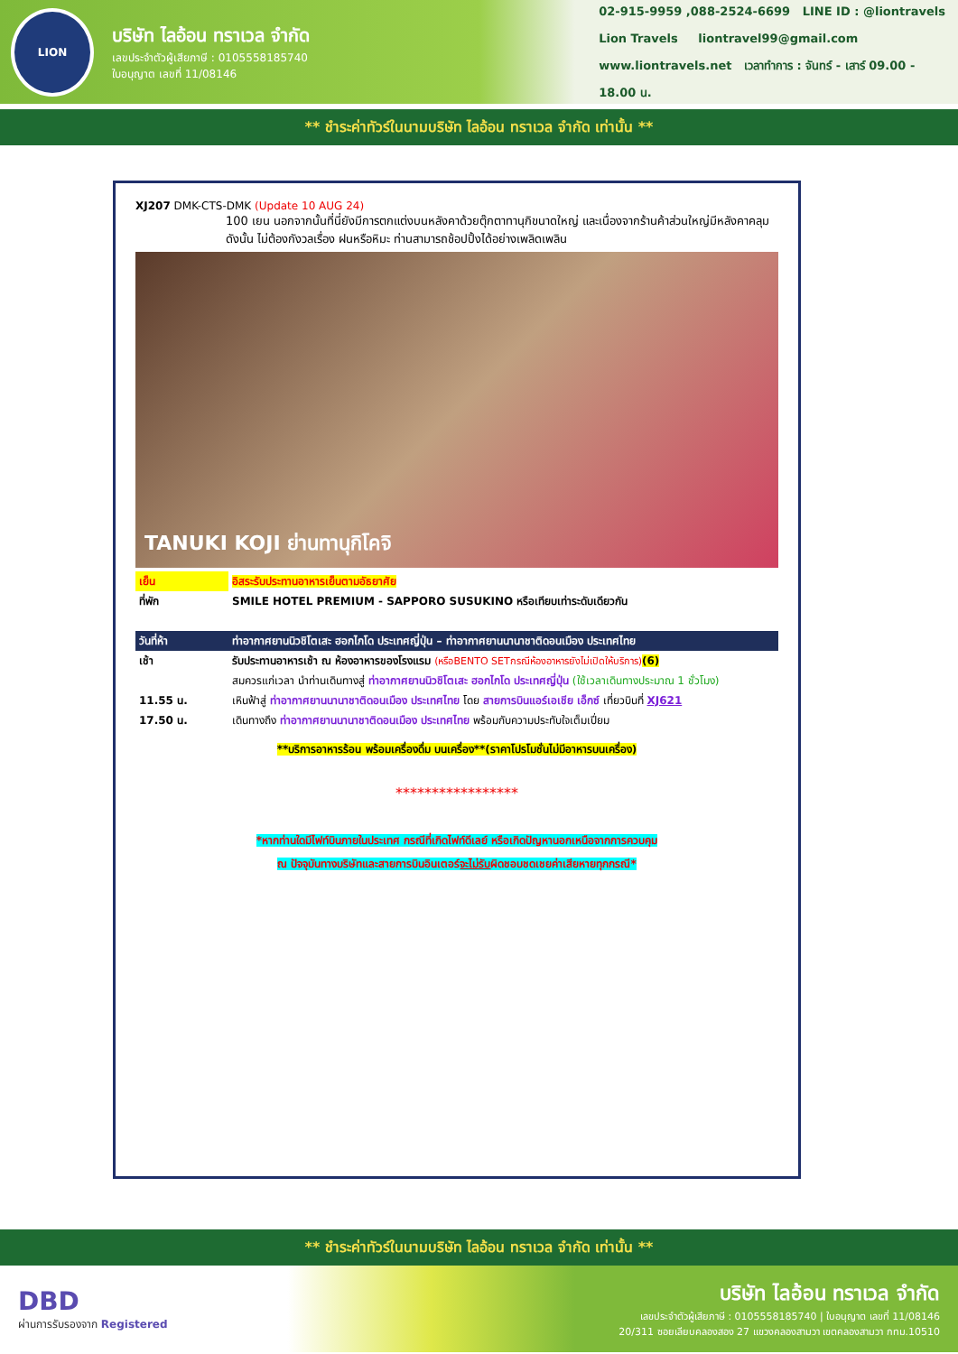LION
บริษัท ไลอ้อน ทราเวล จำกัด
เลขประจำตัวผู้เสียภาษี : 0105558185740
ใบอนุญาต เลขที่ 11/08146
02-915-9959 ,088-2524-6699 LINE ID : @liontravels
Lion Travels liontravel99@gmail.com
www.liontravels.net เวลาทำการ : จันทร์ - เสาร์ 09.00 - 18.00 น.
** ชำระค่าทัวร์ในนามบริษัท ไลอ้อน ทราเวล จำกัด เท่านั้น **
XJ207 DMK-CTS-DMK (Update 10 AUG 24)
100 เยน นอกจากนั้นที่นี่ยังมีการตกแต่งบนหลังคาด้วยตุ๊กตาทานุกิขนาดใหญ่ และเนื่องจากร้านค้าส่วนใหญ่มีหลังคาคลุม ดังนั้น ไม่ต้องกังวลเรื่อง ฝนหรือหิมะ ท่านสามารถช้อปปิ้งได้อย่างเพลิดเพลิน
TANUKI KOJI ย่านทานุกิโคจิ
| เย็น | อิสระรับประทานอาหารเย็นตามอัธยาศัย |
| ที่พัก | SMILE HOTEL PREMIUM - SAPPORO SUSUKINO หรือเทียบเท่าระดับเดียวกัน |
| วันที่ห้า | ท่าอากาศยานนิวชิโตเสะ ฮอกไกโด ประเทศญี่ปุ่น – ท่าอากาศยานนานาชาติดอนเมือง ประเทศไทย |
| เช้า | รับประทานอาหารเช้า ณ ห้องอาหารของโรงแรม (หรือBENTO SETกรณีห้องอาหารยังไม่เปิดให้บริการ) (6) |
| | สมควรแก่เวลา นำท่านเดินทางสู่ ท่าอากาศยานนิวชิโตเสะ ฮอกไกโด ประเทศญี่ปุ่น (ใช้เวลาเดินทางประมาณ 1 ชั่วโมง) |
| 11.55 น. | เหินฟ้าสู่ ท่าอากาศยานนานาชาติดอนเมือง ประเทศไทย โดย สายการบินแอร์เอเชีย เอ็กซ์ เที่ยวบินที่ XJ621 |
| 17.50 น. | เดินทางถึง ท่าอากาศยานนานาชาติดอนเมือง ประเทศไทย พร้อมกับความประทับใจเต็มเปี่ยม |
**บริการอาหารร้อน พร้อมเครื่องดื่ม บนเครื่อง**(ราคาโปรโมชั่นไม่มีอาหารบนเครื่อง)
*****************
*หากท่านใดมีไฟท์บินภายในประเทศ กรณีที่เกิดไฟท์ดีเลย์ หรือเกิดปัญหานอกเหนือจากการควบคุม
ณ ปัจจุบันทางบริษัทและสายการบินอินเตอร์จะไม่รับผิดชอบชดเชยค่าเสียหายทุกกรณี*
** ชำระค่าทัวร์ในนามบริษัท ไลอ้อน ทราเวล จำกัด เท่านั้น **
DBD
ผ่านการรับรองจาก Registered
บริษัท ไลอ้อน ทราเวล จำกัด
เลขประจำตัวผู้เสียภาษี : 0105558185740 | ใบอนุญาต เลขที่ 11/08146
20/311 ซอยเลียบคลองสอง 27 แขวงคลองสามวา เขตคลองสามวา กทม.10510